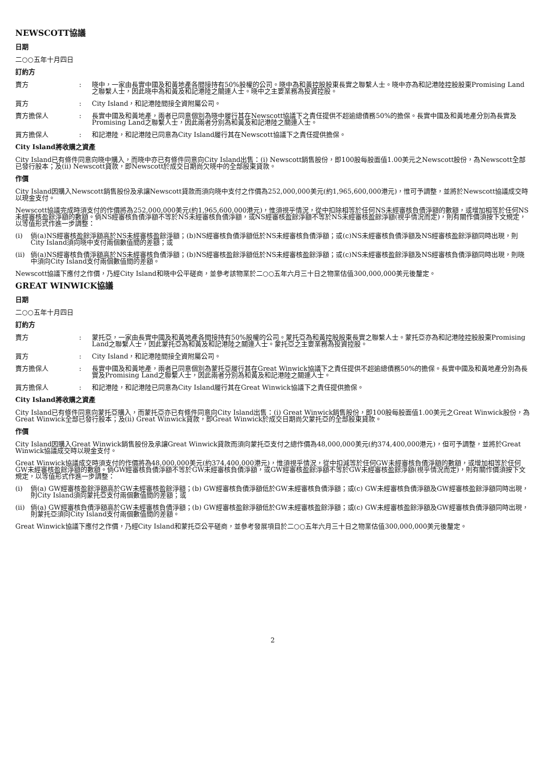NEWSCOTT協議
日期
二○○五年十月四日
訂約方
賣方 : 晓中，一家由長實中國及和黃地產各間接持有50%股權的公司。晓中為和黃控股股東長實之聯繫人士。晓中亦為和記港陸控股股東Promising Land之聯繫人士，因此晓中為和黃及和記港陸之關連人士。晓中之主要業務為投資控股。
買方 : City Island，和記港陸間接全資附屬公司。
賣方擔保人 : 長實中國及和黃地產，兩者已同意個別為晓中履行其在Newscott協議下之責任提供不超逾總債務50%的擔保。長實中國及和黃地產分別為長實及Promising Land之聯繫人士，因此兩者分別為和黃及和記港陸之關連人士。
買方擔保人 : 和記港陸，和記港陸已同意為City Island履行其在Newscott協議下之責任提供擔保。
City Island將收購之資產
City Island已有條件同意向晓中購入，而晓中亦已有條件同意向City Island出售：(i) Newscott銷售股份，即100股每股面值1.00美元之Newscott股份，為Newscott全部已發行股本；及(ii) Newscott貸款，即Newscott於成交日期尚欠晓中的全部股東貸款。
作價
City Island因購入Newscott銷售股份及承讓Newscott貸款而須向晓中支付之作價為252,000,000美元(約1,965,600,000港元)，惟可予調整，並將於Newscott協議成交時以現金支付。
Newscott協議完成時須支付的作價將為252,000,000美元(約1,965,600,000港元)，惟須視乎情況，從中扣除相等於任何NS未經審核負債淨額的數額，或增加相等於任何NS未經審核盈餘淨額的數額。倘NS經審核負債淨額不等於NS未經審核負債淨額，或NS經審核盈餘淨額不等於NS未經審核盈餘淨額(視乎情況而定)，則有關作價須按下文規定，以等值形式作進一步調整：
(i) 倘(a)NS經審核盈餘淨額高於NS未經審核盈餘淨額；(b)NS經審核負債淨額低於NS未經審核負債淨額；或(c)NS未經審核負債淨額及NS經審核盈餘淨額同時出現，則City Island須向晓中支付兩個數值間的差額；或
(ii)
倘(a)NS經審核負債淨額高於NS未經審核負債淨額；(b)NS經審核盈餘淨額低於NS未經審核盈餘淨額；或(c)NS未經審核盈餘淨額及NS經審核負債淨額同時出現，則晓中須向City Island支付兩個數值間的差額。
Newscott協議下應付之作價，乃經City Island和晓中公平磋商，並參考該物業於二○○五年六月三十日之物業估值300,000,000美元後釐定。
GREAT WINWICK協議
日期
二○○五年十月四日
訂約方
賣方 : 蒙托亞，一家由長實中國及和黃地產各間接持有50%股權的公司。蒙托亞為和黃控股股東長實之聯繫人士。蒙托亞亦為和記港陸控股股東Promising Land之聯繫人士，因此蒙托亞為和黃及和記港陸之關連人士。蒙托亞之主要業務為投資控股。
買方 : City Island，和記港陸間接全資附屬公司。
賣方擔保人 : 長實中國及和黃地產，兩者已同意個別為蒙托亞履行其在Great Winwick協議下之責任提供不超逾總債務50%的擔保。長實中國及和黃地產分別為長實及Promising Land之聯繫人士，因此兩者分別為和黃及和記港陸之關連人士。
買方擔保人 : 和記港陸，和記港陸已同意為City Island履行其在Great Winwick協議下之責任提供擔保。
City Island將收購之資產
City Island已有條件同意向蒙托亞購入，而蒙托亞亦已有條件同意向City Island出售：(i) Great Winwick銷售股份，即100股每股面值1.00美元之Great Winwick股份，為Great Winwick全部已發行股本；及(ii) Great Winwick貸款，即Great Winwick於成交日期尚欠蒙托亞的全部股東貸款。
作價
City Island因購入Great Winwick銷售股份及承讓Great Winwick貸款而須向蒙托亞支付之總作價為48,000,000美元(約374,400,000港元)，但可予調整，並將於Great Winwick協議成交時以現金支付。
Great Winwick協議成交時須支付的作價將為48,000,000美元(約374,400,000港元)，惟須視乎情況，從中扣減等於任何GW未經審核負債淨額的數額，或增加相等於任何GW未經審核盈餘淨額的數額。倘GW經審核負債淨額不等於GW未經審核負債淨額，或GW經審核盈餘淨額不等於GW未經審核盈餘淨額(視乎情況而定)，則有關作價須按下文規定，以等值形式作進一步調整：
(i) 倘(a) GW經審核盈餘淨額高於GW未經審核盈餘淨額；(b) GW經審核負債淨額低於GW未經審核負債淨額；或(c) GW未經審核負債淨額及GW經審核盈餘淨額同時出現，則City Island須向蒙托亞支付兩個數值間的差額；或
(ii)
倘(a) GW經審核負債淨額高於GW未經審核負債淨額；(b) GW經審核盈餘淨額低於GW未經審核盈餘淨額；或(c) GW未經審核盈餘淨額及GW經審核負債淨額同時出現，則蒙托亞須向City Island支付兩個數值間的差額。
Great Winwick協議下應付之作價，乃經City Island和蒙托亞公平磋商，並參考發展項目於二○○五年六月三十日之物業估值300,000,000美元後釐定。
2